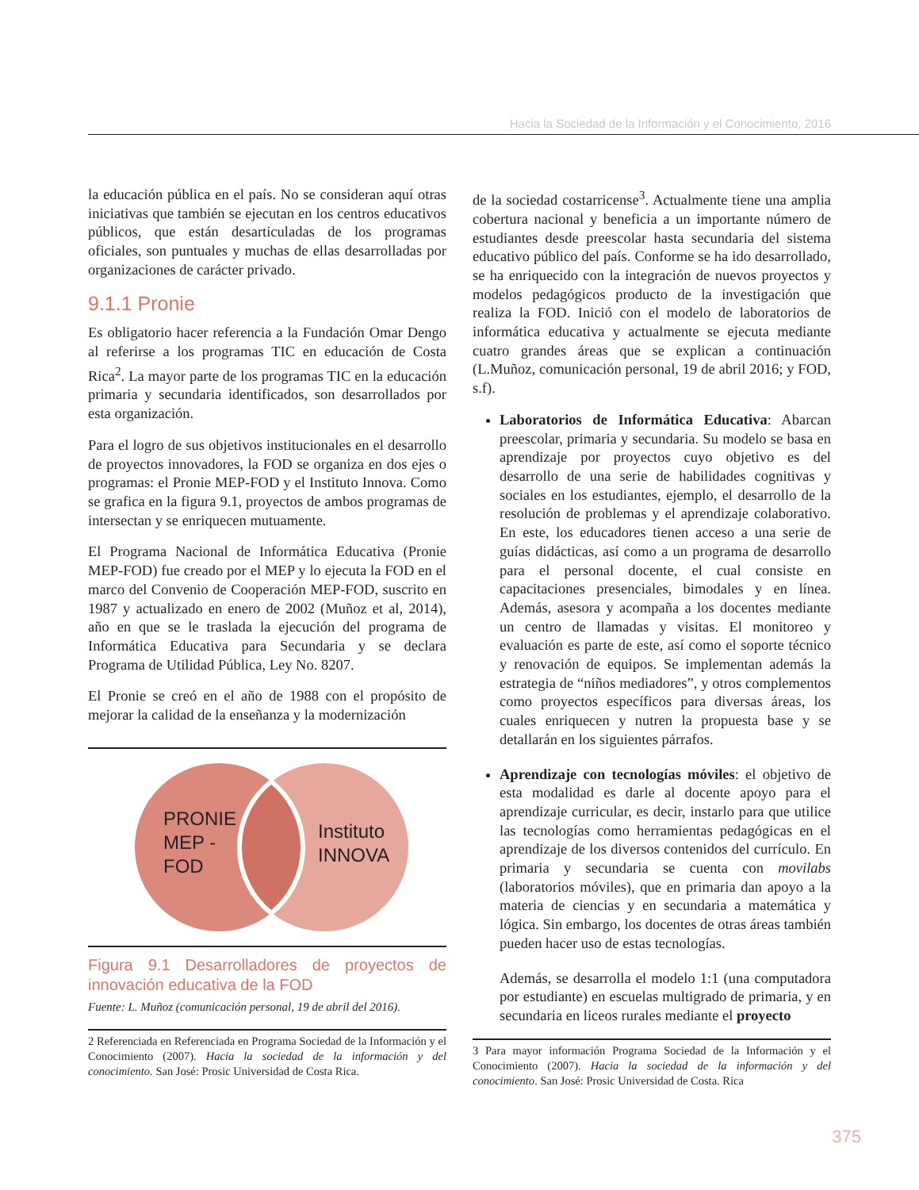Hacia la Sociedad de la Información y el Conocimiento, 2016
la educación pública en el país. No se consideran aquí otras iniciativas que también se ejecutan en los centros educativos públicos, que están desarticuladas de los programas oficiales, son puntuales y muchas de ellas desarrolladas por organizaciones de carácter privado.
9.1.1 Pronie
Es obligatorio hacer referencia a la Fundación Omar Dengo al referirse a los programas TIC en educación de Costa Rica<sup>2</sup>. La mayor parte de los programas TIC en la educación primaria y secundaria identificados, son desarrollados por esta organización.
Para el logro de sus objetivos institucionales en el desarrollo de proyectos innovadores, la FOD se organiza en dos ejes o programas: el Pronie MEP-FOD y el Instituto Innova. Como se grafica en la figura 9.1, proyectos de ambos programas de intersectan y se enriquecen mutuamente.
El Programa Nacional de Informática Educativa (Pronie MEP-FOD) fue creado por el MEP y lo ejecuta la FOD en el marco del Convenio de Cooperación MEP-FOD, suscrito en 1987 y actualizado en enero de 2002 (Muñoz et al, 2014), año en que se le traslada la ejecución del programa de Informática Educativa para Secundaria y se declara Programa de Utilidad Pública, Ley No. 8207.
El Pronie se creó en el año de 1988 con el propósito de mejorar la calidad de la enseñanza y la modernización
PRONIE
MEP -
FOD
Instituto
INNOVA
Figura 9.1 Desarrolladores de proyectos de innovación educativa de la FOD
Fuente: L. Muñoz (comunicación personal, 19 de abril del 2016).
2 Referenciada en Referenciada en Programa Sociedad de la Información y el Conocimiento (2007). Hacia la sociedad de la información y del conocimiento. San José: Prosic Universidad de Costa Rica.
de la sociedad costarricense<sup>3</sup>. Actualmente tiene una amplia cobertura nacional y beneficia a un importante número de estudiantes desde preescolar hasta secundaria del sistema educativo público del país. Conforme se ha ido desarrollado, se ha enriquecido con la integración de nuevos proyectos y modelos pedagógicos producto de la investigación que realiza la FOD. Inició con el modelo de laboratorios de informática educativa y actualmente se ejecuta mediante cuatro grandes áreas que se explican a continuación (L.Muñoz, comunicación personal, 19 de abril 2016; y FOD, s.f).
Laboratorios de Informática Educativa: Abarcan preescolar, primaria y secundaria. Su modelo se basa en aprendizaje por proyectos cuyo objetivo es del desarrollo de una serie de habilidades cognitivas y sociales en los estudiantes, ejemplo, el desarrollo de la resolución de problemas y el aprendizaje colaborativo. En este, los educadores tienen acceso a una serie de guías didácticas, así como a un programa de desarrollo para el personal docente, el cual consiste en capacitaciones presenciales, bimodales y en línea. Además, asesora y acompaña a los docentes mediante un centro de llamadas y visitas. El monitoreo y evaluación es parte de este, así como el soporte técnico y renovación de equipos. Se implementan además la estrategia de “niños mediadores”, y otros complementos como proyectos específicos para diversas áreas, los cuales enriquecen y nutren la propuesta base y se detallarán en los siguientes párrafos.
Aprendizaje con tecnologías móviles: el objetivo de esta modalidad es darle al docente apoyo para el aprendizaje curricular, es decir, instarlo para que utilice las tecnologías como herramientas pedagógicas en el aprendizaje de los diversos contenidos del currículo. En primaria y secundaria se cuenta con movilabs (laboratorios móviles), que en primaria dan apoyo a la materia de ciencias y en secundaria a matemática y lógica. Sin embargo, los docentes de otras áreas también pueden hacer uso de estas tecnologías.
Además, se desarrolla el modelo 1:1 (una computadora por estudiante) en escuelas multigrado de primaria, y en secundaria en liceos rurales mediante el proyecto
3 Para mayor información Programa Sociedad de la Información y el Conocimiento (2007). Hacia la sociedad de la información y del conocimiento. San José: Prosic Universidad de Costa. Rica
375